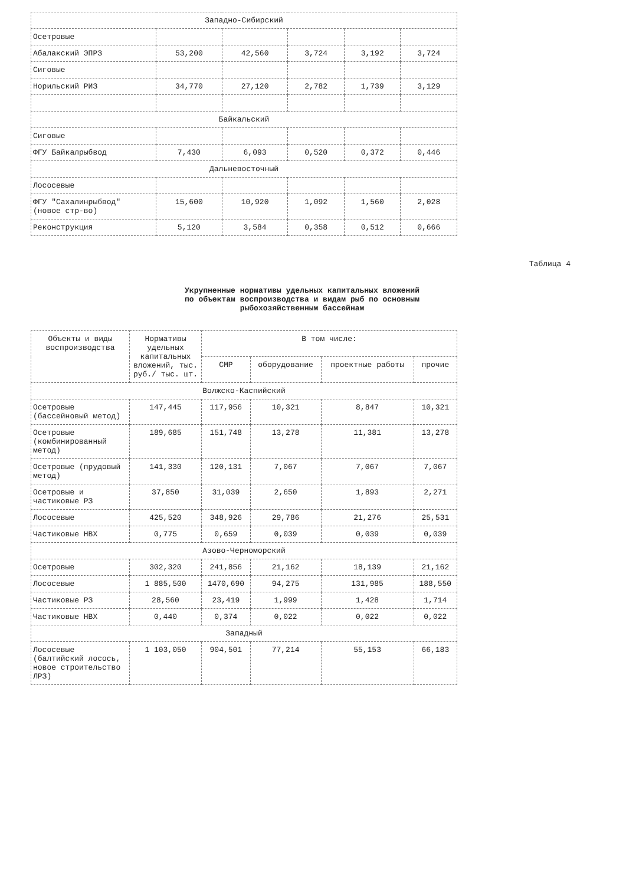| Западно-Сибирский | | | | | |
| Осетровые | | | | | |
| Абалакский ЭПРЗ | 53,200 | 42,560 | 3,724 | 3,192 | 3,724 |
| Сиговые | | | | | |
| Норильский РИЗ | 34,770 | 27,120 | 2,782 | 1,739 | 3,129 |
| Байкальский | | | | | |
| Сиговые | | | | | |
| ФГУ Байкалрыбвод | 7,430 | 6,093 | 0,520 | 0,372 | 0,446 |
| Дальневосточный | | | | | |
| Лососевые | | | | | |
| ФГУ "Сахалинрыбвод" (новое стр-во) | 15,600 | 10,920 | 1,092 | 1,560 | 2,028 |
| Реконструкция | 5,120 | 3,584 | 0,358 | 0,512 | 0,666 |
Таблица 4
Укрупненные нормативы удельных капитальных вложений
по объектам воспроизводства и видам рыб по основным
рыбохозяйственным бассейнам
| Объекты и виды воспроизводства | Нормативы удельных капитальных вложений, тыс. руб./ тыс. шт. | В том числе: | | | |
| --- | --- | --- | --- | --- | --- |
| | | СМР | оборудование | проектные работы | прочие |
| Волжско-Каспийский | | | | | |
| Осетровые (бассейновый метод) | 147,445 | 117,956 | 10,321 | 8,847 | 10,321 |
| Осетровые (комбинированный метод) | 189,685 | 151,748 | 13,278 | 11,381 | 13,278 |
| Осетровые (прудовый метод) | 141,330 | 120,131 | 7,067 | 7,067 | 7,067 |
| Осетровые и частиковые РЗ | 37,850 | 31,039 | 2,650 | 1,893 | 2,271 |
| Лососевые | 425,520 | 348,926 | 29,786 | 21,276 | 25,531 |
| Частиковые НВХ | 0,775 | 0,659 | 0,039 | 0,039 | 0,039 |
| Азово-Черноморский | | | | | |
| Осетровые | 302,320 | 241,856 | 21,162 | 18,139 | 21,162 |
| Лососевые | 1 885,500 | 1470,690 | 94,275 | 131,985 | 188,550 |
| Частиковые РЗ | 28,560 | 23,419 | 1,999 | 1,428 | 1,714 |
| Частиковые НВХ | 0,440 | 0,374 | 0,022 | 0,022 | 0,022 |
| Западный | | | | | |
| Лососевые (балтийский лосось, новое строительство ЛРЗ) | 1 103,050 | 904,501 | 77,214 | 55,153 | 66,183 |